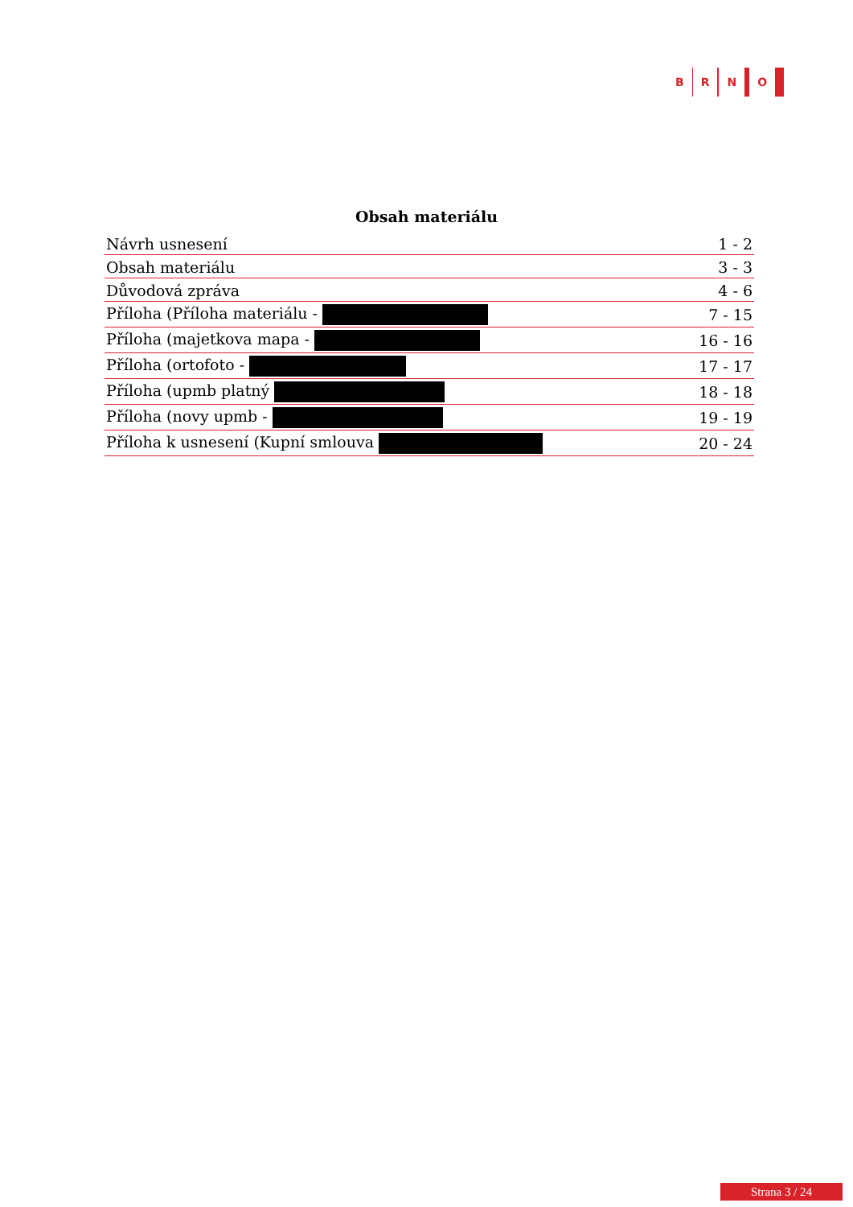B R N O
Obsah materiálu
| Návrh usnesení | 1 - 2 |
| Obsah materiálu | 3 - 3 |
| Důvodová zpráva | 4 - 6 |
| Příloha (Příloha materiálu - | 7 - 15 |
| Příloha (majetkova mapa - | 16 - 16 |
| Příloha (ortofoto - | 17 - 17 |
| Příloha (upmb platný | 18 - 18 |
| Příloha (novy upmb - | 19 - 19 |
| Příloha k usnesení (Kupní smlouva | 20 - 24 |
Strana 3 / 24